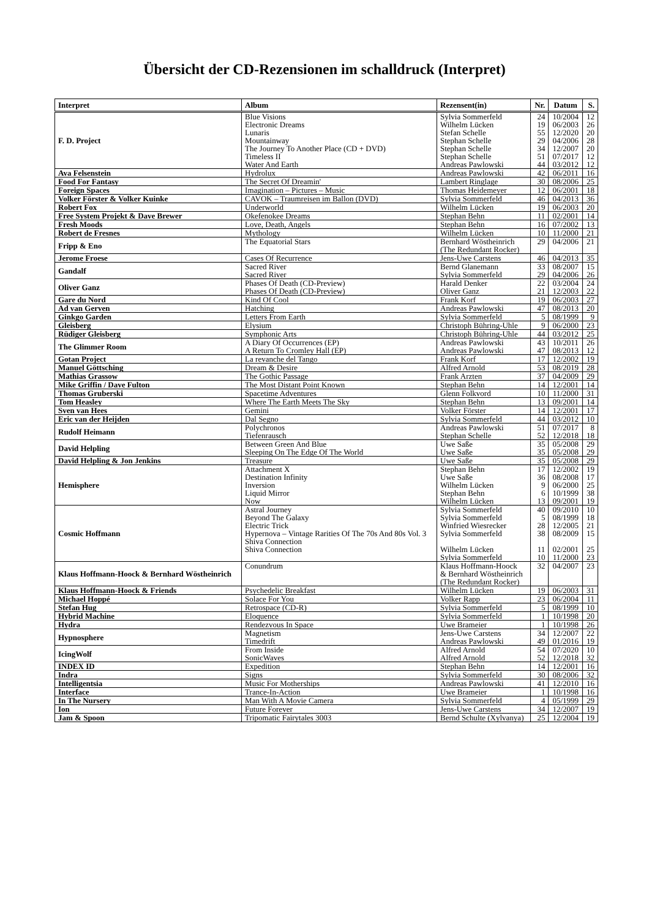Übersicht der CD-Rezensionen im schalldruck (Interpret)
| Interpret | Album | Rezensent(in) | Nr. | Datum | S. |
| --- | --- | --- | --- | --- | --- |
| F. D. Project | Blue Visions Electronic Dreams Lunaris Mountainway The Journey To Another Place (CD + DVD) Timeless II Water And Earth | Sylvia Sommerfeld Wilhelm Lücken Stefan Schelle Stephan Schelle Stephan Schelle Stephan Schelle Andreas Pawlowski | 24 19 55 29 34 51 44 | 10/2004 06/2003 12/2020 04/2006 12/2007 07/2017 03/2012 | 12 26 20 28 20 12 12 |
| Ava Felsenstein | Hydrolux | Andreas Pawlowski | 42 | 06/2011 | 16 |
| Food For Fantasy | The Secret Of Dreamin' | Lambert Ringlage | 30 | 08/2006 | 25 |
| Foreign Spaces | Imagination – Pictures – Music | Thomas Heidemeyer | 12 | 06/2001 | 18 |
| Volker Förster & Volker Kuinke | CAVOK – Traumreisen im Ballon (DVD) | Sylvia Sommerfeld | 46 | 04/2013 | 36 |
| Robert Fox | Underworld | Wilhelm Lücken | 19 | 06/2003 | 20 |
| Free System Projekt & Dave Brewer | Okefenokee Dreams | Stephan Behn | 11 | 02/2001 | 14 |
| Fresh Moods | Love, Death, Angels | Stephan Behn | 16 | 07/2002 | 13 |
| Robert de Fresnes | Mythology | Wilhelm Lücken | 10 | 11/2000 | 21 |
| Fripp & Eno | The Equatorial Stars | Bernhard Wöstheinrich (The Redundant Rocker) | 29 | 04/2006 | 21 |
| Jerome Froese | Cases Of Recurrence | Jens-Uwe Carstens | 46 | 04/2013 | 35 |
| Gandalf | Sacred River Sacred River | Bernd Glanemann Sylvia Sommerfeld | 33 29 | 08/2007 04/2006 | 15 26 |
| Oliver Ganz | Phases Of Death (CD-Preview) Phases Of Death (CD-Preview) | Harald Denker Oliver Ganz | 22 21 | 03/2004 12/2003 | 24 22 |
| Gare du Nord | Kind Of Cool | Frank Korf | 19 | 06/2003 | 27 |
| Ad van Gerven | Hatching | Andreas Pawlowski | 47 | 08/2013 | 20 |
| Ginkgo Garden | Letters From Earth | Sylvia Sommerfeld | 5 | 08/1999 | 9 |
| Gleisberg | Elysium | Christoph Bühring-Uhle | 9 | 06/2000 | 23 |
| Rüdiger Gleisberg | Symphonic Arts | Christoph Bühring-Uhle | 44 | 03/2012 | 25 |
| The Glimmer Room | A Diary Of Occurrences (EP) A Return To Cromley Hall (EP) | Andreas Pawlowski Andreas Pawlowski | 43 47 | 10/2011 08/2013 | 26 12 |
| Gotan Project | La revanche del Tango | Frank Korf | 17 | 12/2002 | 19 |
| Manuel Göttsching | Dream & Desire | Alfred Arnold | 53 | 08/2019 | 28 |
| Mathias Grassow | The Gothic Passage | Frank Arzten | 37 | 04/2009 | 29 |
| Mike Griffin / Dave Fulton | The Most Distant Point Known | Stephan Behn | 14 | 12/2001 | 14 |
| Thomas Gruberski | Spacetime Adventures | Glenn Folkvord | 10 | 11/2000 | 31 |
| Tom Heasley | Where The Earth Meets The Sky | Stephan Behn | 13 | 09/2001 | 14 |
| Sven van Hees | Gemini | Volker Förster | 14 | 12/2001 | 17 |
| Eric van der Heijden | Dal Segno | Sylvia Sommerfeld | 44 | 03/2012 | 10 |
| Rudolf Heimann | Polychronos Tiefenrausch | Andreas Pawlowski Stephan Schelle | 51 52 | 07/2017 12/2018 | 8 18 |
| David Helpling | Between Green And Blue Sleeping On The Edge Of The World | Uwe Saße Uwe Saße | 35 35 | 05/2008 05/2008 | 29 29 |
| David Helpling & Jon Jenkins | Treasure | Uwe Saße | 35 | 05/2008 | 29 |
| Hemisphere | Attachment X Destination Infinity Inversion Liquid Mirror Now | Stephan Behn Uwe Saße Wilhelm Lücken Stephan Behn Wilhelm Lücken | 17 36 9 6 13 | 12/2002 08/2008 06/2000 10/1999 09/2001 | 19 17 25 38 19 |
| Cosmic Hoffmann | Astral Journey Beyond The Galaxy Electric Trick Hypernova – Vintage Rarities Of The 70s And 80s Vol. 3 Shiva Connection Shiva Connection | Sylvia Sommerfeld Sylvia Sommerfeld Winfried Wiesrecker Sylvia Sommerfeld Wilhelm Lücken Sylvia Sommerfeld | 40 5 28 38 11 10 | 09/2010 08/1999 12/2005 08/2009 02/2001 11/2000 | 10 18 21 15 25 23 |
| Klaus Hoffmann-Hoock & Bernhard Wöstheinrich | Conundrum | Klaus Hoffmann-Hoock & Bernhard Wöstheinrich (The Redundant Rocker) | 32 | 04/2007 | 23 |
| Klaus Hoffmann-Hoock & Friends | Psychedelic Breakfast | Wilhelm Lücken | 19 | 06/2003 | 31 |
| Michael Hoppé | Solace For You | Volker Rapp | 23 | 06/2004 | 11 |
| Stefan Hug | Retrospace (CD-R) | Sylvia Sommerfeld | 5 | 08/1999 | 10 |
| Hybrid Machine | Eloquence | Sylvia Sommerfeld | 1 | 10/1998 | 20 |
| Hydra | Rendezvous In Space | Uwe Brameier | 1 | 10/1998 | 26 |
| Hypnosphere | Magnetism Timedrift | Jens-Uwe Carstens Andreas Pawlowski | 34 49 | 12/2007 01/2016 | 22 19 |
| IcingWolf | From Inside SonicWaves | Alfred Arnold Alfred Arnold | 54 52 | 07/2020 12/2018 | 10 32 |
| INDEX ID | Expedition | Stephan Behn | 14 | 12/2001 | 16 |
| Indra | Signs | Sylvia Sommerfeld | 30 | 08/2006 | 32 |
| Intelligentsia | Music For Motherships | Andreas Pawlowski | 41 | 12/2010 | 16 |
| Interface | Trance-In-Action | Uwe Brameier | 1 | 10/1998 | 16 |
| In The Nursery | Man With A Movie Camera | Sylvia Sommerfeld | 4 | 05/1999 | 29 |
| Ion | Future Forever | Jens-Uwe Carstens | 34 | 12/2007 | 19 |
| Jam & Spoon | Tripomatic Fairytales 3003 | Bernd Schulte (Xylvanya) | 25 | 12/2004 | 19 |